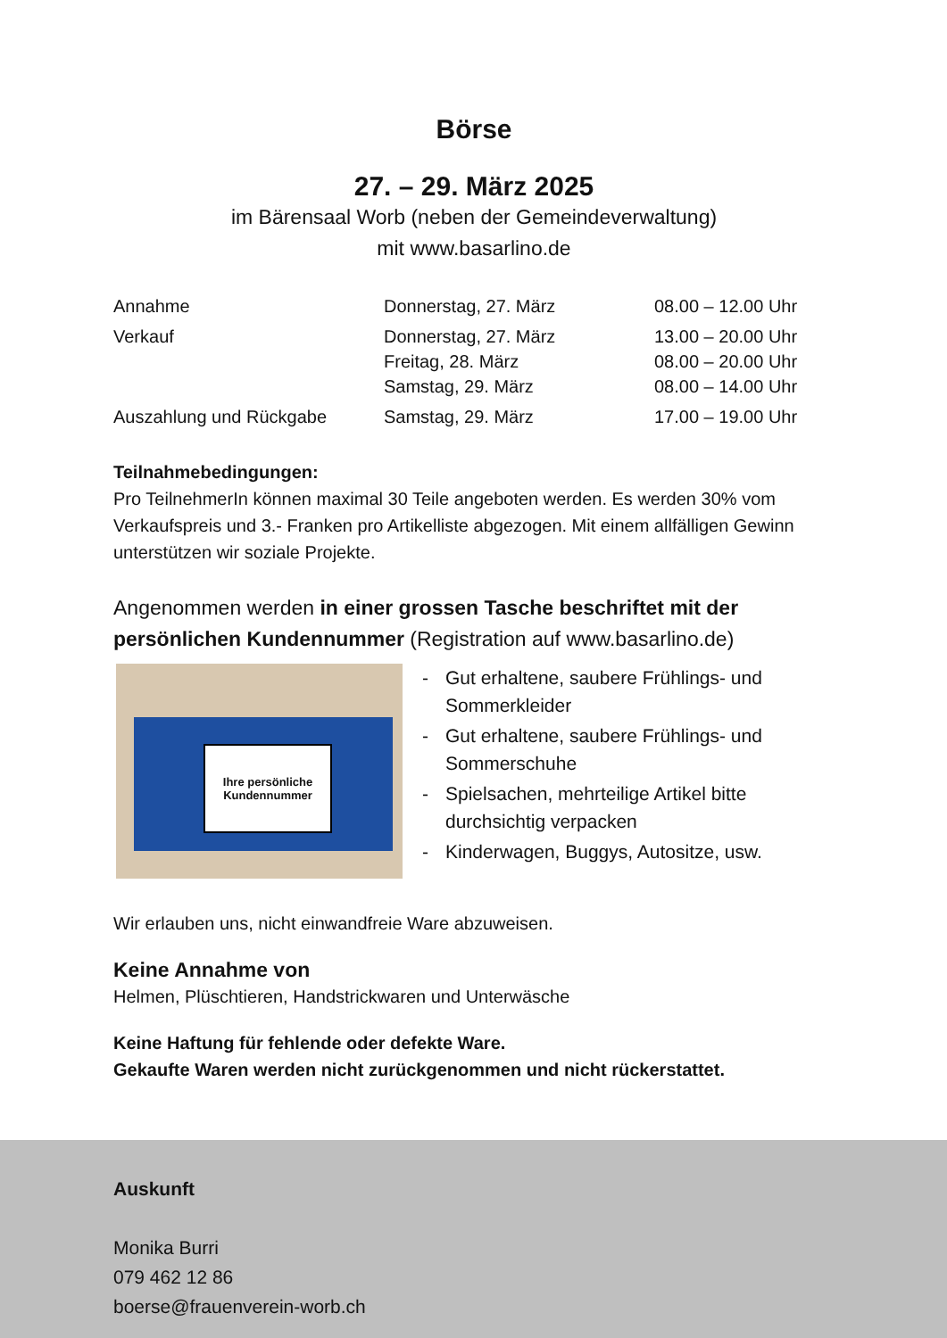Börse
27. – 29. März 2025
im Bärensaal Worb (neben der Gemeindeverwaltung)
mit www.basarlino.de
| Annahme | Donnerstag, 27. März | 08.00 – 12.00 Uhr |
| Verkauf | Donnerstag, 27. März Freitag, 28. März Samstag, 29. März | 13.00 – 20.00 Uhr 08.00 – 20.00 Uhr 08.00 – 14.00 Uhr |
| Auszahlung und Rückgabe | Samstag, 29. März | 17.00 – 19.00 Uhr |
Teilnahmebedingungen:
Pro TeilnehmerIn können maximal 30 Teile angeboten werden. Es werden 30% vom Verkaufspreis und 3.- Franken pro Artikelliste abgezogen. Mit einem allfälligen Gewinn unterstützen wir soziale Projekte.
Angenommen werden in einer grossen Tasche beschriftet mit der persönlichen Kundennummer (Registration auf www.basarlino.de)
Ihre persönliche
Kundennummer
- Gut erhaltene, saubere Frühlings- und Sommerkleider
- Gut erhaltene, saubere Frühlings- und Sommerschuhe
- Spielsachen, mehrteilige Artikel bitte durchsichtig verpacken
- Kinderwagen, Buggys, Autositze, usw.
Wir erlauben uns, nicht einwandfreie Ware abzuweisen.
Keine Annahme von
Helmen, Plüschtieren, Handstrickwaren und Unterwäsche
Keine Haftung für fehlende oder defekte Ware.
Gekaufte Waren werden nicht zurückgenommen und nicht rückerstattet.
Auskunft
Monika Burri
079 462 12 86
boerse@frauenverein-worb.ch